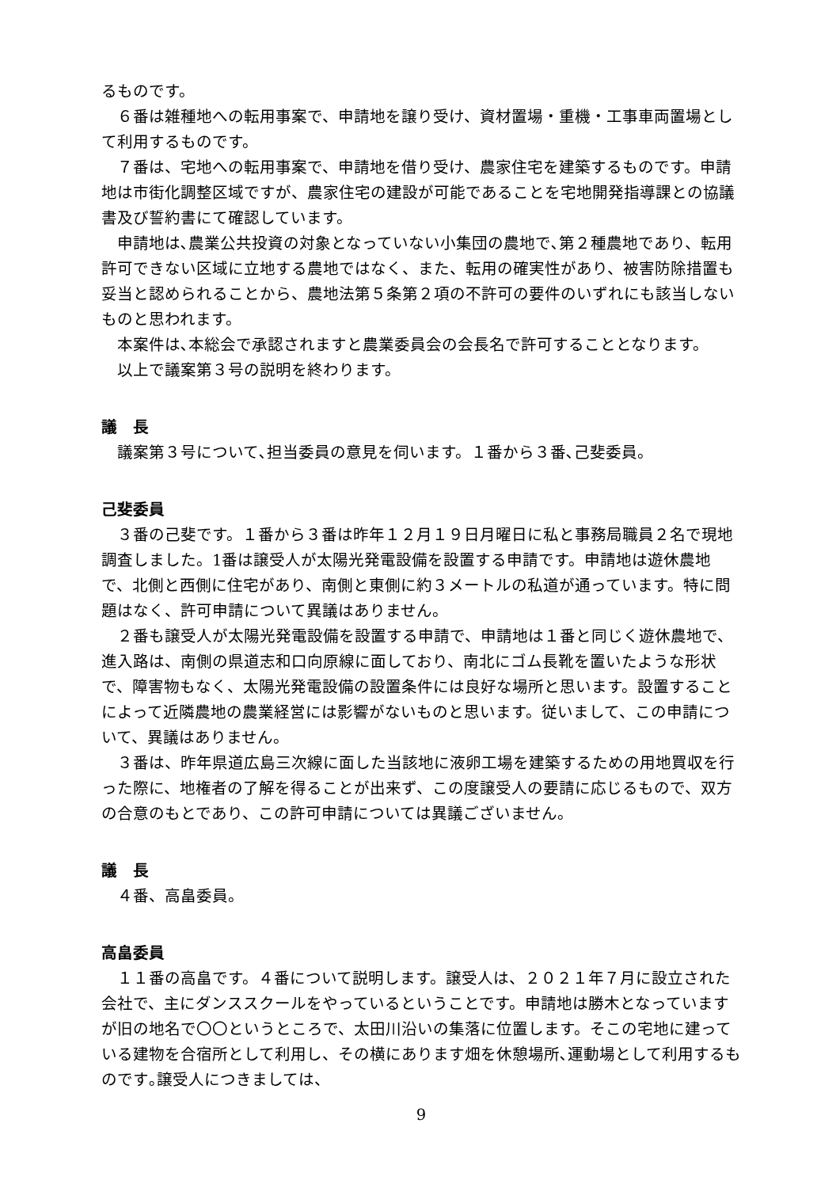るものです。
　６番は雑種地への転用事案で、申請地を譲り受け、資材置場・重機・工事車両置場として利用するものです。
　７番は、宅地への転用事案で、申請地を借り受け、農家住宅を建築するものです。申請地は市街化調整区域ですが、農家住宅の建設が可能であることを宅地開発指導課との協議書及び誓約書にて確認しています。
　申請地は､農業公共投資の対象となっていない小集団の農地で､第２種農地であり、転用許可できない区域に立地する農地ではなく、また、転用の確実性があり、被害防除措置も妥当と認められることから、農地法第５条第２項の不許可の要件のいずれにも該当しないものと思われます。
　本案件は､本総会で承認されますと農業委員会の会長名で許可することとなります。
　以上で議案第３号の説明を終わります。
議　長
　議案第３号について､担当委員の意見を伺います。１番から３番､己斐委員。
己斐委員
　３番の己斐です。１番から３番は昨年１２月１９日月曜日に私と事務局職員２名で現地調査しました。1番は譲受人が太陽光発電設備を設置する申請です。申請地は遊休農地で、北側と西側に住宅があり、南側と東側に約３メートルの私道が通っています。特に問題はなく、許可申請について異議はありません。
　２番も譲受人が太陽光発電設備を設置する申請で、申請地は１番と同じく遊休農地で、進入路は、南側の県道志和口向原線に面しており、南北にゴム長靴を置いたような形状で、障害物もなく、太陽光発電設備の設置条件には良好な場所と思います。設置することによって近隣農地の農業経営には影響がないものと思います。従いまして、この申請について、異議はありません。
　３番は、昨年県道広島三次線に面した当該地に液卵工場を建築するための用地買収を行った際に、地権者の了解を得ることが出来ず、この度譲受人の要請に応じるもので、双方の合意のもとであり、この許可申請については異議ございません。
議　長
　４番、高畠委員。
高畠委員
　１１番の高畠です。４番について説明します。譲受人は、２０２１年７月に設立された会社で、主にダンススクールをやっているということです。申請地は勝木となっていますが旧の地名で〇〇というところで、太田川沿いの集落に位置します。そこの宅地に建っている建物を合宿所として利用し、その横にあります畑を休憩場所､運動場として利用するものです｡譲受人につきましては、
9